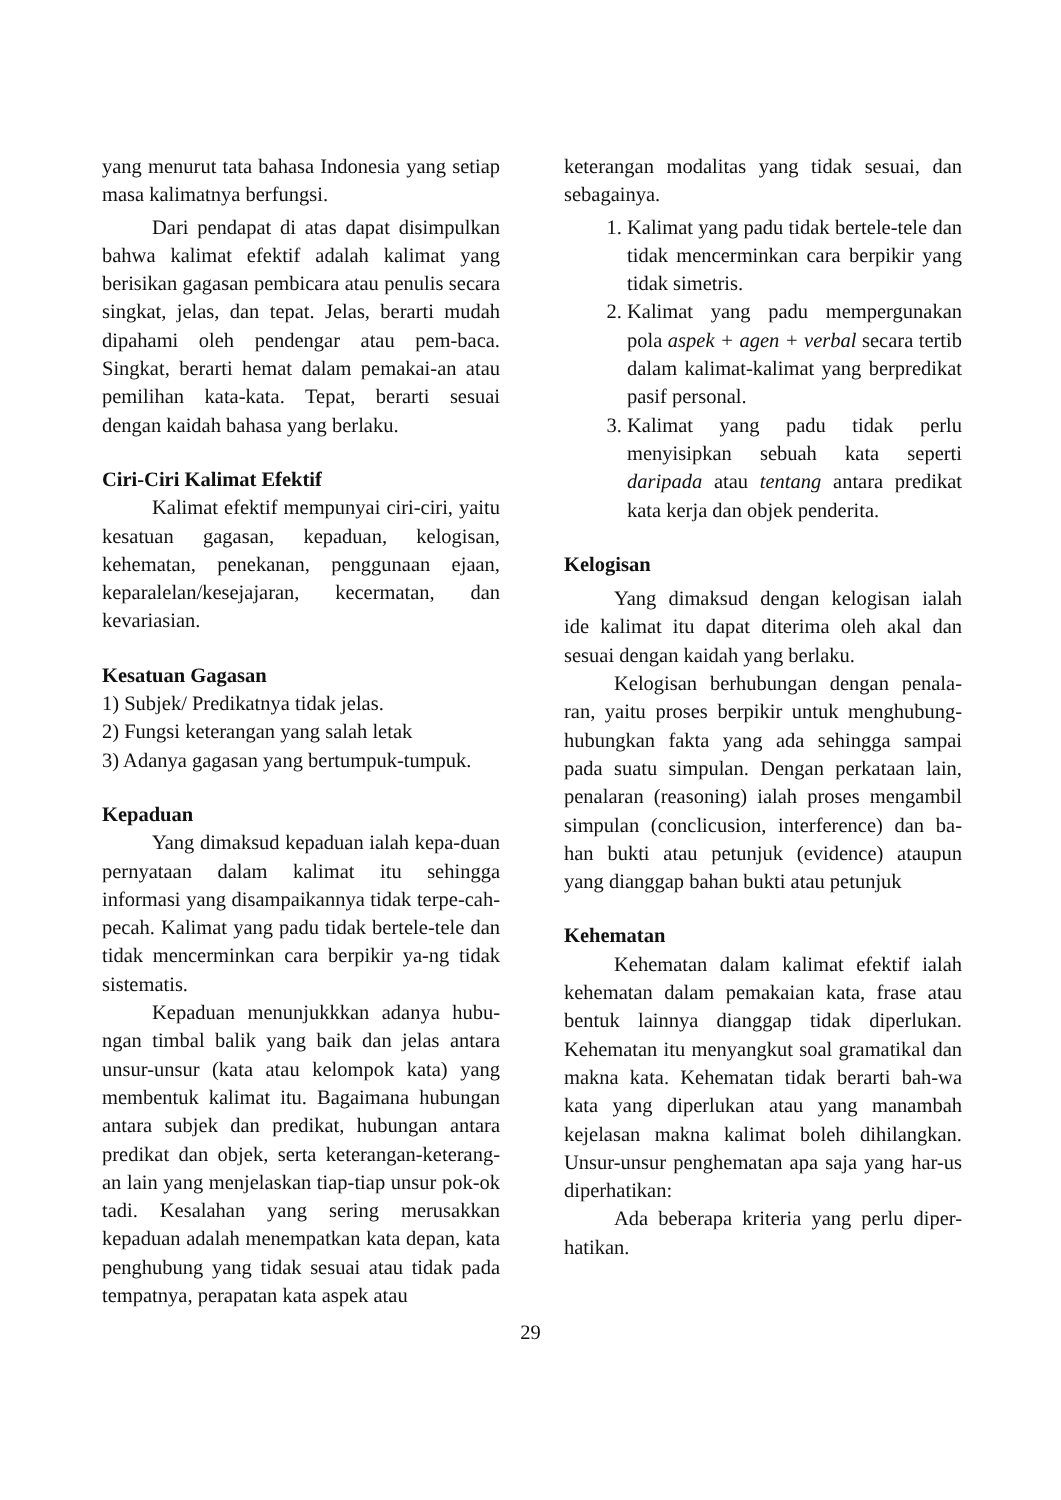yang menurut tata bahasa Indonesia yang setiap masa kalimatnya berfungsi.
Dari pendapat di atas dapat disimpulkan bahwa kalimat efektif adalah kalimat yang berisikan gagasan pembicara atau penulis secara singkat, jelas, dan tepat. Jelas, berarti mudah dipahami oleh pendengar atau pem-baca. Singkat, berarti hemat dalam pemakai-an atau pemilihan kata-kata. Tepat, berarti sesuai dengan kaidah bahasa yang berlaku.
Ciri-Ciri Kalimat Efektif
Kalimat efektif mempunyai ciri-ciri, yaitu kesatuan gagasan, kepaduan, kelogisan, kehematan, penekanan, penggunaan ejaan, keparalelan/kesejajaran, kecermatan, dan kevariasian.
Kesatuan Gagasan
1) Subjek/ Predikatnya tidak jelas.
2) Fungsi keterangan yang salah letak
3) Adanya gagasan yang bertumpuk-tumpuk.
Kepaduan
Yang dimaksud kepaduan ialah kepa-duan pernyataan dalam kalimat itu sehingga informasi yang disampaikannya tidak terpe-cah-pecah. Kalimat yang padu tidak bertele-tele dan tidak mencerminkan cara berpikir ya-ng tidak sistematis.
Kepaduan menunjukkkan adanya hubu-ngan timbal balik yang baik dan jelas antara unsur-unsur (kata atau kelompok kata) yang membentuk kalimat itu. Bagaimana hubungan antara subjek dan predikat, hubungan antara predikat dan objek, serta keterangan-keterang-an lain yang menjelaskan tiap-tiap unsur pok-ok tadi. Kesalahan yang sering merusakkan kepaduan adalah menempatkan kata depan, kata penghubung yang tidak sesuai atau tidak pada tempatnya, perapatan kata aspek atau
keterangan modalitas yang tidak sesuai, dan sebagainya.
1. Kalimat yang padu tidak bertele-tele dan tidak mencerminkan cara berpikir yang tidak simetris.
2. Kalimat yang padu mempergunakan pola aspek + agen + verbal secara tertib dalam kalimat-kalimat yang berpredikat pasif personal.
3. Kalimat yang padu tidak perlu menyisipkan sebuah kata seperti daripada atau tentang antara predikat kata kerja dan objek penderita.
Kelogisan
Yang dimaksud dengan kelogisan ialah ide kalimat itu dapat diterima oleh akal dan sesuai dengan kaidah yang berlaku.
Kelogisan berhubungan dengan penala-ran, yaitu proses berpikir untuk menghubung-hubungkan fakta yang ada sehingga sampai pada suatu simpulan. Dengan perkataan lain, penalaran (reasoning) ialah proses mengambil simpulan (conclicusion, interference) dan ba-han bukti atau petunjuk (evidence) ataupun yang dianggap bahan bukti atau petunjuk
Kehematan
Kehematan dalam kalimat efektif ialah kehematan dalam pemakaian kata, frase atau bentuk lainnya dianggap tidak diperlukan. Kehematan itu menyangkut soal gramatikal dan makna kata. Kehematan tidak berarti bah-wa kata yang diperlukan atau yang manambah kejelasan makna kalimat boleh dihilangkan. Unsur-unsur penghematan apa saja yang har-us diperhatikan:
Ada beberapa kriteria yang perlu diper-hatikan.
29